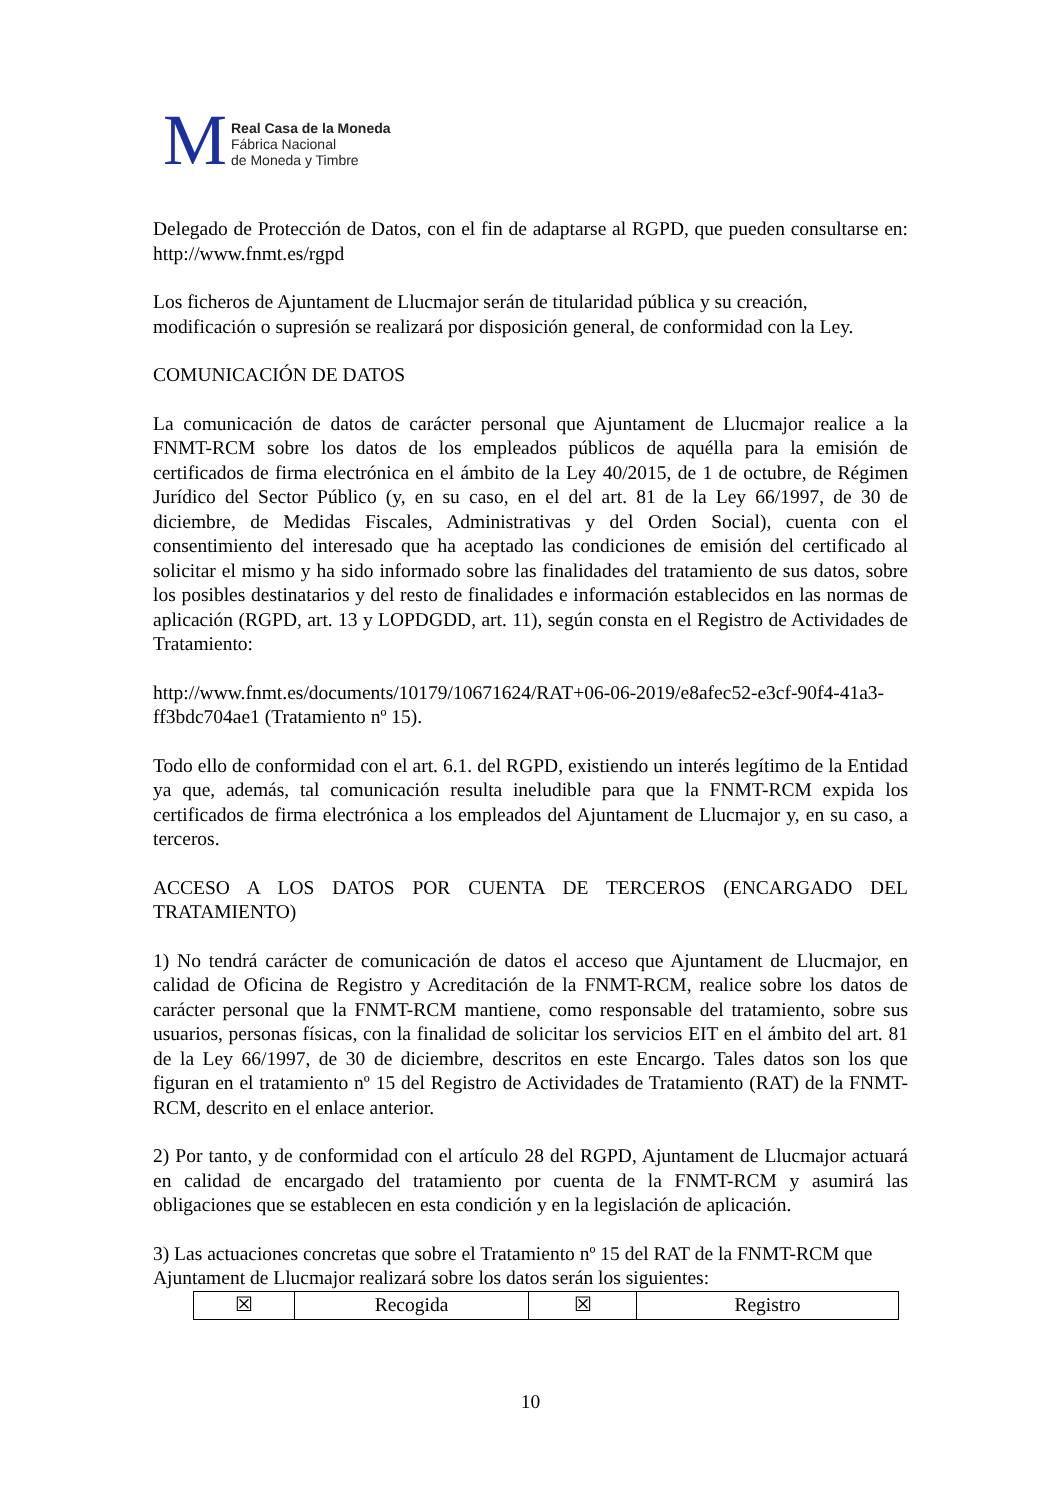M
Real Casa de la Moneda
Fábrica Nacional
de Moneda y Timbre
Delegado de Protección de Datos, con el fin de adaptarse al RGPD, que pueden consultarse en: http://www.fnmt.es/rgpd
Los ficheros de Ajuntament de Llucmajor serán de titularidad pública y su creación, modificación o supresión se realizará por disposición general, de conformidad con la Ley.
COMUNICACIÓN DE DATOS
La comunicación de datos de carácter personal que Ajuntament de Llucmajor realice a la FNMT-RCM sobre los datos de los empleados públicos de aquélla para la emisión de certificados de firma electrónica en el ámbito de la Ley 40/2015, de 1 de octubre, de Régimen Jurídico del Sector Público (y, en su caso, en el del art. 81 de la Ley 66/1997, de 30 de diciembre, de Medidas Fiscales, Administrativas y del Orden Social), cuenta con el consentimiento del interesado que ha aceptado las condiciones de emisión del certificado al solicitar el mismo y ha sido informado sobre las finalidades del tratamiento de sus datos, sobre los posibles destinatarios y del resto de finalidades e información establecidos en las normas de aplicación (RGPD, art. 13 y LOPDGDD, art. 11), según consta en el Registro de Actividades de Tratamiento:
http://www.fnmt.es/documents/10179/10671624/RAT+06-06-2019/e8afec52-e3cf-90f4-41a3-ff3bdc704ae1 (Tratamiento nº 15).
Todo ello de conformidad con el art. 6.1. del RGPD, existiendo un interés legítimo de la Entidad ya que, además, tal comunicación resulta ineludible para que la FNMT-RCM expida los certificados de firma electrónica a los empleados del Ajuntament de Llucmajor y, en su caso, a terceros.
ACCESO A LOS DATOS POR CUENTA DE TERCEROS (ENCARGADO DEL TRATAMIENTO)
1) No tendrá carácter de comunicación de datos el acceso que Ajuntament de Llucmajor, en calidad de Oficina de Registro y Acreditación de la FNMT-RCM, realice sobre los datos de carácter personal que la FNMT-RCM mantiene, como responsable del tratamiento, sobre sus usuarios, personas físicas, con la finalidad de solicitar los servicios EIT en el ámbito del art. 81 de la Ley 66/1997, de 30 de diciembre, descritos en este Encargo. Tales datos son los que figuran en el tratamiento nº 15 del Registro de Actividades de Tratamiento (RAT) de la FNMT-RCM, descrito en el enlace anterior.
2) Por tanto, y de conformidad con el artículo 28 del RGPD, Ajuntament de Llucmajor actuará en calidad de encargado del tratamiento por cuenta de la FNMT-RCM y asumirá las obligaciones que se establecen en esta condición y en la legislación de aplicación.
3) Las actuaciones concretas que sobre el Tratamiento nº 15 del RAT de la FNMT-RCM que Ajuntament de Llucmajor realizará sobre los datos serán los siguientes:
| ☒ | Recogida | ☒ | Registro |
10